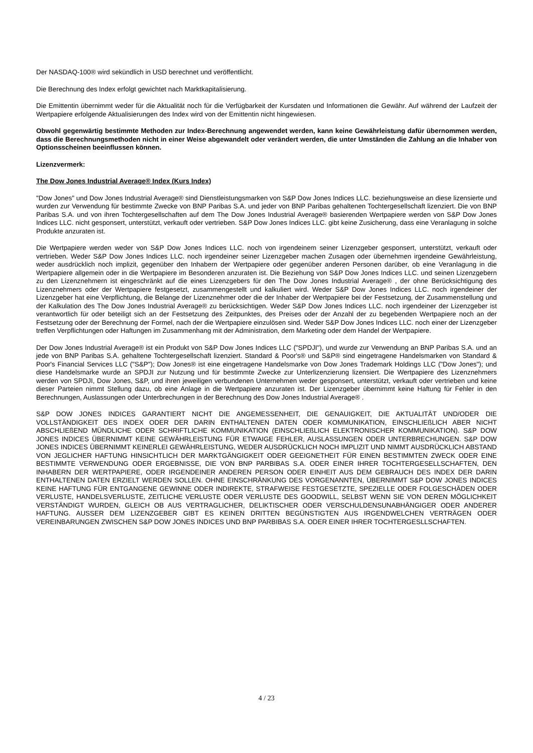Der NASDAQ-100® wird sekündlich in USD berechnet und veröffentlicht.
Die Berechnung des Index erfolgt gewichtet nach Marktkapitalisierung.
Die Emittentin übernimmt weder für die Aktualität noch für die Verfügbarkeit der Kursdaten und Informationen die Gewähr. Auf während der Laufzeit der Wertpapiere erfolgende Aktualisierungen des Index wird von der Emittentin nicht hingewiesen.
Obwohl gegenwärtig bestimmte Methoden zur Index-Berechnung angewendet werden, kann keine Gewährleistung dafür übernommen werden, dass die Berechnungsmethoden nicht in einer Weise abgewandelt oder verändert werden, die unter Umständen die Zahlung an die Inhaber von Optionsscheinen beeinflussen können.
Lizenzvermerk:
The Dow Jones Industrial Average® Index (Kurs Index)
"Dow Jones" und Dow Jones Industrial Average® sind Dienstleistungsmarken von S&P Dow Jones Indices LLC. beziehungsweise an diese lizensierte und wurden zur Verwendung für bestimmte Zwecke von BNP Paribas S.A. und jeder von BNP Paribas gehaltenen Tochtergesellschaft lizenziert. Die von BNP Paribas S.A. und von ihren Tochtergesellschaften auf dem The Dow Jones Industrial Average® basierenden Wertpapiere werden von S&P Dow Jones Indices LLC. nicht gesponsert, unterstützt, verkauft oder vertrieben. S&P Dow Jones Indices LLC. gibt keine Zusicherung, dass eine Veranlagung in solche Produkte anzuraten ist.
Die Wertpapiere werden weder von S&P Dow Jones Indices LLC. noch von irgendeinem seiner Lizenzgeber gesponsert, unterstützt, verkauft oder vertrieben. Weder S&P Dow Jones Indices LLC. noch irgendeiner seiner Lizenzgeber machen Zusagen oder übernehmen irgendeine Gewährleistung, weder ausdrücklich noch implizit, gegenüber den Inhabern der Wertpapiere oder gegenüber anderen Personen darüber, ob eine Veranlagung in die Wertpapiere allgemein oder in die Wertpapiere im Besonderen anzuraten ist. Die Beziehung von S&P Dow Jones Indices LLC. und seinen Lizenzgebern zu den Lizenznehmern ist eingeschränkt auf die eines Lizenzgebers für den The Dow Jones Industrial Average® , der ohne Berücksichtigung des Lizenznehmers oder der Wertpapiere festgesetzt, zusammengestellt und kalkuliert wird. Weder S&P Dow Jones Indices LLC. noch irgendeiner der Lizenzgeber hat eine Verpflichtung, die Belange der Lizenznehmer oder die der Inhaber der Wertpapiere bei der Festsetzung, der Zusammenstellung und der Kalkulation des The Dow Jones Industrial Average® zu berücksichtigen. Weder S&P Dow Jones Indices LLC. noch irgendeiner der Lizenzgeber ist verantwortlich für oder beteiligt sich an der Festsetzung des Zeitpunktes, des Preises oder der Anzahl der zu begebenden Wertpapiere noch an der Festsetzung oder der Berechnung der Formel, nach der die Wertpapiere einzulösen sind. Weder S&P Dow Jones Indices LLC. noch einer der Lizenzgeber treffen Verpflichtungen oder Haftungen im Zusammenhang mit der Administration, dem Marketing oder dem Handel der Wertpapiere.
Der Dow Jones Industrial Average® ist ein Produkt von S&P Dow Jones Indices LLC ("SPDJI"), und wurde zur Verwendung an BNP Paribas S.A. und an jede von BNP Paribas S.A. gehaltene Tochtergesellschaft lizenziert. Standard & Poor's® und S&P® sind eingetragene Handelsmarken von Standard & Poor's Financial Services LLC ("S&P"); Dow Jones® ist eine eingetragene Handelsmarke von Dow Jones Trademark Holdings LLC ("Dow Jones"); und diese Handelsmarke wurde an SPDJI zur Nutzung und für bestimmte Zwecke zur Unterlizenzierung lizensiert. Die Wertpapiere des Lizenznehmers werden von SPDJI, Dow Jones, S&P, und ihren jeweiligen verbundenen Unternehmen weder gesponsert, unterstützt, verkauft oder vertrieben und keine dieser Parteien nimmt Stellung dazu, ob eine Anlage in die Wertpapiere anzuraten ist. Der Lizenzgeber übernimmt keine Haftung für Fehler in den Berechnungen, Auslassungen oder Unterbrechungen in der Berechnung des Dow Jones Industrial Average® .
S&P DOW JONES INDICES GARANTIERT NICHT DIE ANGEMESSENHEIT, DIE GENAUIGKEIT, DIE AKTUALITÄT UND/ODER DIE VOLLSTÄNDIGKEIT DES INDEX ODER DER DARIN ENTHALTENEN DATEN ODER KOMMUNIKATION, EINSCHLIEßLICH ABER NICHT ABSCHLIEßEND MÜNDLICHE ODER SCHRIFTLICHE KOMMUNIKATION (EINSCHLIEßLICH ELEKTRONISCHER KOMMUNIKATION). S&P DOW JONES INDICES ÜBERNIMMT KEINE GEWÄHRLEISTUNG FÜR ETWAIGE FEHLER, AUSLASSUNGEN ODER UNTERBRECHUNGEN. S&P DOW JONES INDICES ÜBERNIMMT KEINERLEI GEWÄHRLEISTUNG, WEDER AUSDRÜCKLICH NOCH IMPLIZIT UND NIMMT AUSDRÜCKLICH ABSTAND VON JEGLICHER HAFTUNG HINSICHTLICH DER MARKTGÄNGIGKEIT ODER GEEIGNETHEIT FÜR EINEN BESTIMMTEN ZWECK ODER EINE BESTIMMTE VERWENDUNG ODER ERGEBNISSE, DIE VON BNP PARBIBAS S.A. ODER EINER IHRER TOCHTERGESELLSCHAFTEN, DEN INHABERN DER WERTPAPIERE, ODER IRGENDEINER ANDEREN PERSON ODER EINHEIT AUS DEM GEBRAUCH DES INDEX DER DARIN ENTHALTENEN DATEN ERZIELT WERDEN SOLLEN. OHNE EINSCHRÄNKUNG DES VORGENANNTEN, ÜBERNIMMT S&P DOW JONES INDICES KEINE HAFTUNG FÜR ENTGANGENE GEWINNE ODER INDIREKTE, STRAFWEISE FESTGESETZTE, SPEZIELLE ODER FOLGESCHÄDEN ODER VERLUSTE, HANDELSVERLUSTE, ZEITLICHE VERLUSTE ODER VERLUSTE DES GOODWILL, SELBST WENN SIE VON DEREN MÖGLICHKEIT VERSTÄNDIGT WURDEN, GLEICH OB AUS VERTRAGLICHER, DELIKTISCHER ODER VERSCHULDENSUNABHÄNGIGER ODER ANDERER HAFTUNG. AUSSER DEM LIZENZGEBER GIBT ES KEINEN DRITTEN BEGÜNSTIGTEN AUS IRGENDWELCHEN VERTRÄGEN ODER VEREINBARUNGEN ZWISCHEN S&P DOW JONES INDICES UND BNP PARBIBAS S.A. ODER EINER IHRER TOCHTERGESLLSCHAFTEN.
4 / 23